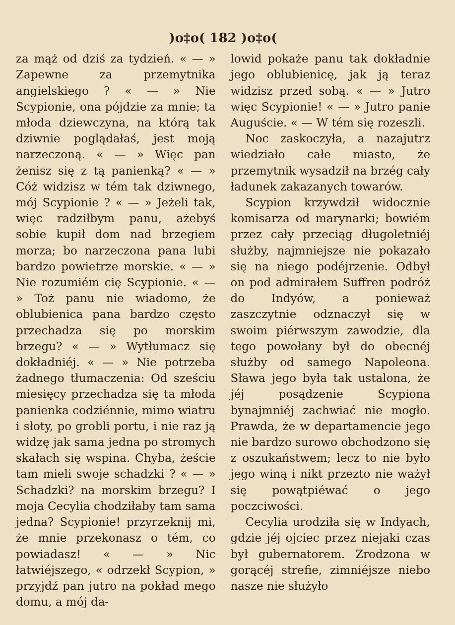)o‡o( 182 )o‡o(
za mąż od dziś za tydzień. « — » Zapewne za przemytnika angielskiego ? « — » Nie Scypionie, ona pójdzie za mnie; ta młoda dziewczyna, na którą tak dziwnie poglądałaś, jest moją narzeczoną. « — » Więc pan żenisz się z tą panienką? « — » Cóż widzisz w tém tak dziwnego, mój Scypionie ? « — » Jeżeli tak, więc radziłbym panu, ażebyś sobie kupił dom nad brzegiem morza; bo narzeczona pana lubi bardzo powietrze morskie. « — » Nie rozumiém cię Scypionie. « — » Toż panu nie wiadomo, że oblubienica pana bardzo często przechadza się po morskim brzegu? « — » Wytłumacz się dokładniéj. « — » Nie potrzeba żadnego tłumaczenia: Od sześciu miesięcy przechadza się ta młoda panienka codziénnie, mimo wiatru i słoty, po grobli portu, i nie raz ją widzę jak sama jedna po stromych skałach się wspina. Chyba, żeście tam mieli swoje schadzki ? « — » Schadzki? na morskim brzegu? I moja Cecylia chodziłaby tam sama jedna? Scypionie! przyrzeknij mi, że mnie przekonasz o tém, co powiadasz! « — » Nic łatwiéjszego, « odrzekł Scypion, » przyjdź pan jutro na pokład mego domu, a mój da-
lowid pokaże panu tak dokładnie jego oblubienicę, jak ją teraz widzisz przed sobą. « — » Jutro więc Scypionie! « — » Jutro panie Auguście. « — W tém się rozeszli.
Noc zaskoczyła, a nazajutrz wiedziało całe miasto, że przemytnik wysadził na brzég cały ładunek zakazanych towarów.
Scypion krzywdził widocznie komisarza od marynarki; bowiém przez cały przeciąg długoletniéj służby, najmniejsze nie pokazało się na niego podéjrzenie. Odbył on pod admirałem Suffren podróż do Indyów, a ponieważ zaszczytnie odznaczył się w swoim piérwszym zawodzie, dla tego powołany był do obecnéj służby od samego Napoleona. Sława jego była tak ustalona, że jéj posądzenie Scypiona bynajmniéj zachwiać nie mogło. Prawda, że w departamencie jego nie bardzo surowo obchodzono się z oszukaństwem; lecz to nie było jego winą i nikt przezto nie ważył się powątpiéwać o jego poczciwości.
Cecylia urodziła się w Indyach, gdzie jéj ojciec przez niejaki czas był gubernatorem. Zrodzona w gorącéj strefie, zimniéjsze niebo nasze nie służyło